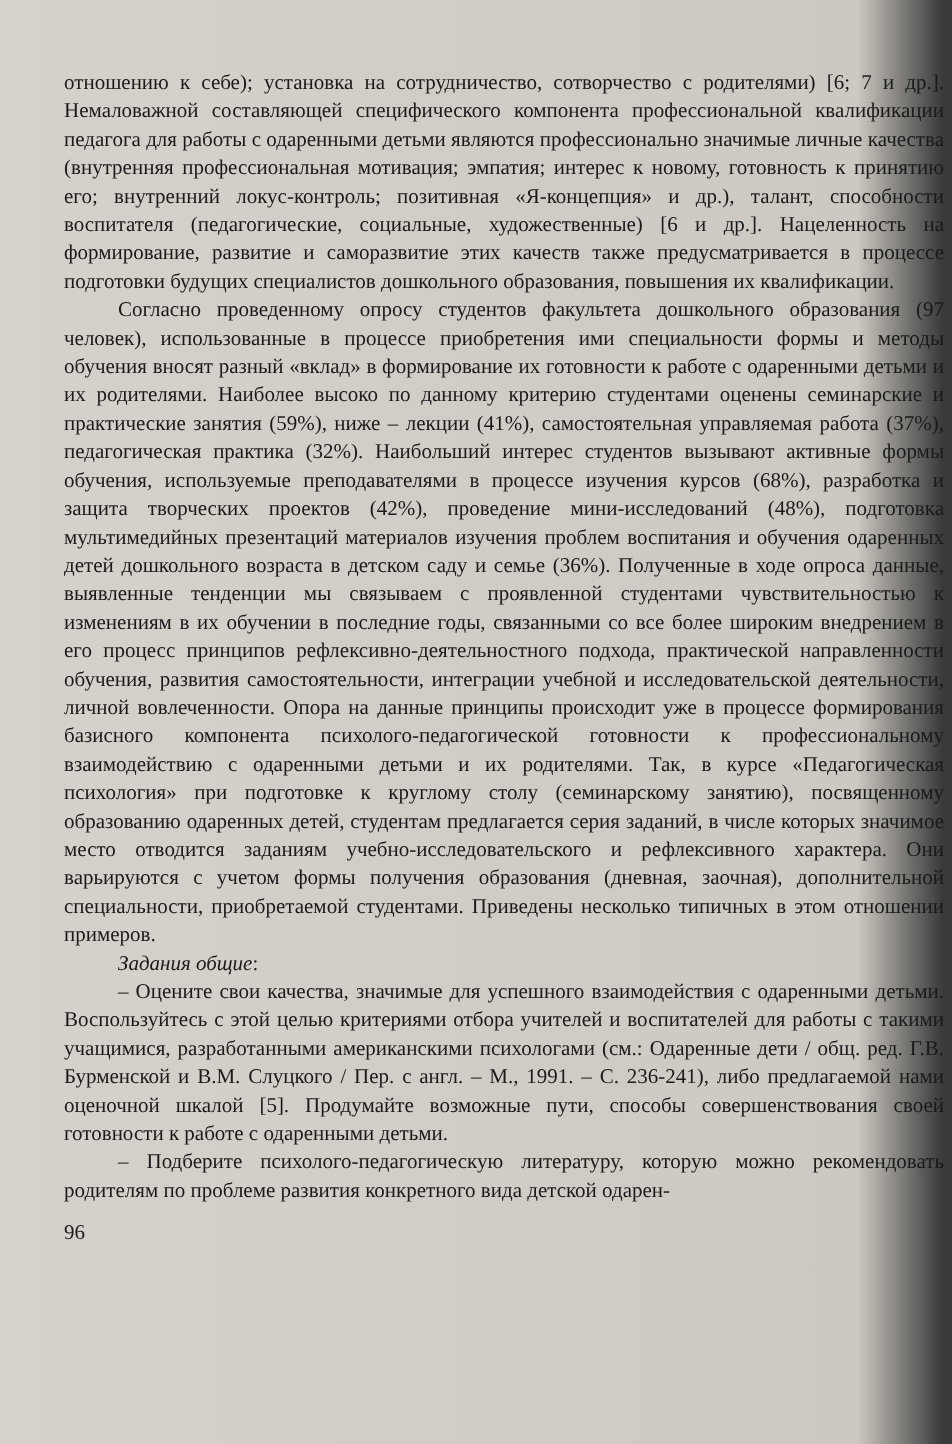отношению к себе); установка на сотрудничество, сотворчество с родителями) [6; 7 и др.]. Немаловажной составляющей специфического компонента профессиональной квалификации педагога для работы с одаренными детьми являются профессионально значимые личные качества (внутренняя профессиональная мотивация; эмпатия; интерес к новому, готовность к принятию его; внутренний локус-контроль; позитивная «Я-концепция» и др.), талант, способности воспитателя (педагогические, социальные, художественные) [6 и др.]. Нацеленность на формирование, развитие и саморазвитие этих качеств также предусматривается в процессе подготовки будущих специалистов дошкольного образования, повышения их квалификации.
Согласно проведенному опросу студентов факультета дошкольного образования (97 человек), использованные в процессе приобретения ими специальности формы и методы обучения вносят разный «вклад» в формирование их готовности к работе с одаренными детьми и их родителями. Наиболее высоко по данному критерию студентами оценены семинарские и практические занятия (59%), ниже – лекции (41%), самостоятельная управляемая работа (37%), педагогическая практика (32%). Наибольший интерес студентов вызывают активные формы обучения, используемые преподавателями в процессе изучения курсов (68%), разработка и защита творческих проектов (42%), проведение мини-исследований (48%), подготовка мультимедийных презентаций материалов изучения проблем воспитания и обучения одаренных детей дошкольного возраста в детском саду и семье (36%). Полученные в ходе опроса данные, выявленные тенденции мы связываем с проявленной студентами чувствительностью к изменениям в их обучении в последние годы, связанными со все более широким внедрением в его процесс принципов рефлексивно-деятельностного подхода, практической направленности обучения, развития самостоятельности, интеграции учебной и исследовательской деятельности, личной вовлеченности. Опора на данные принципы происходит уже в процессе формирования базисного компонента психолого-педагогической готовности к профессиональному взаимодействию с одаренными детьми и их родителями. Так, в курсе «Педагогическая психология» при подготовке к круглому столу (семинарскому занятию), посвященному образованию одаренных детей, студентам предлагается серия заданий, в числе которых значимое место отводится заданиям учебно-исследовательского и рефлексивного характера. Они варьируются с учетом формы получения образования (дневная, заочная), дополнительной специальности, приобретаемой студентами. Приведены несколько типичных в этом отношении примеров.
Задания общие:
– Оцените свои качества, значимые для успешного взаимодействия с одаренными детьми. Воспользуйтесь с этой целью критериями отбора учителей и воспитателей для работы с такими учащимися, разработанными американскими психологами (см.: Одаренные дети / общ. ред. Г.В. Бурменской и В.М. Слуцкого / Пер. с англ. – М., 1991. – С. 236-241), либо предлагаемой нами оценочной шкалой [5]. Продумайте возможные пути, способы совершенствования своей готовности к работе с одаренными детьми.
– Подберите психолого-педагогическую литературу, которую можно рекомендовать родителям по проблеме развития конкретного вида детской одарен-
96